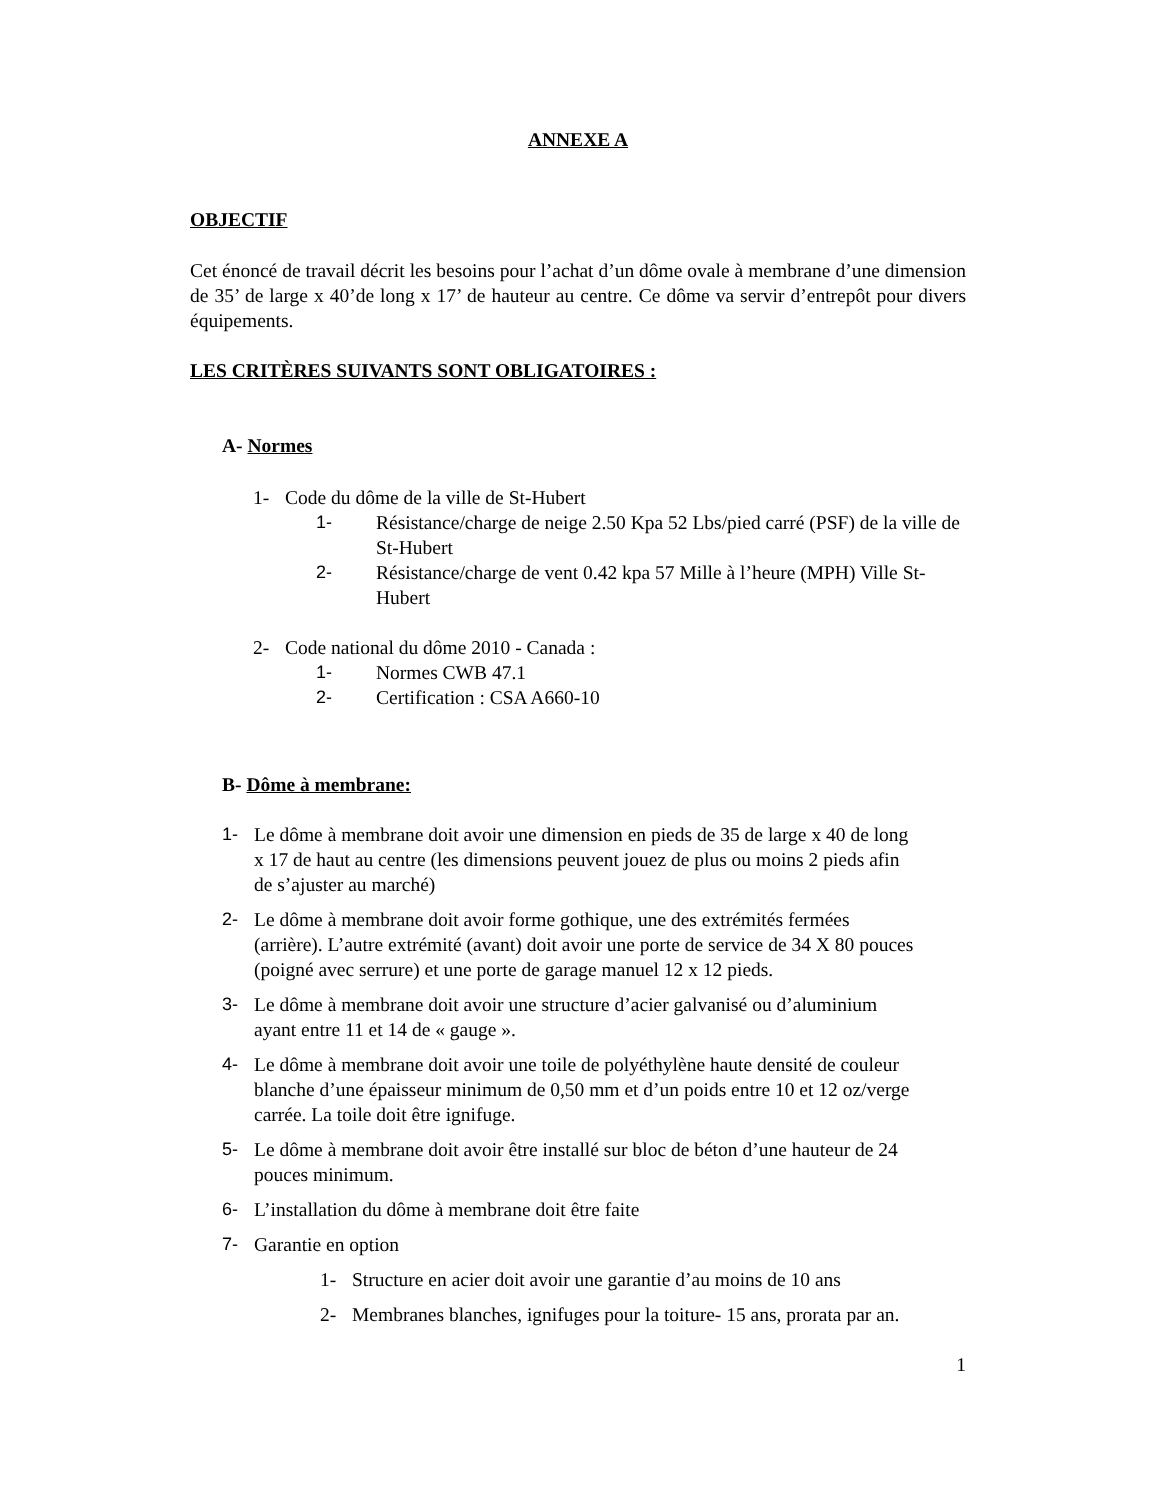ANNEXE A
OBJECTIF
Cet énoncé de travail décrit les besoins pour l’achat d’un dôme ovale à membrane d’une dimension de 35’ de large x 40’de long x 17’ de hauteur au centre. Ce dôme va servir d’entrepôt pour divers équipements.
LES CRITÈRES SUIVANTS SONT OBLIGATOIRES :
A- Normes
1- Code du dôme de la ville de St-Hubert
1- Résistance/charge de neige 2.50 Kpa 52 Lbs/pied carré (PSF) de la ville de St-Hubert
2- Résistance/charge de vent 0.42 kpa 57 Mille à l’heure (MPH) Ville St-Hubert
2- Code national du dôme 2010 - Canada :
1- Normes CWB 47.1
2- Certification : CSA A660-10
B- Dôme à membrane:
1- Le dôme à membrane doit avoir une dimension en pieds de 35 de large x 40 de long x 17 de haut au centre (les dimensions peuvent jouez de plus ou moins 2 pieds afin de s’ajuster au marché)
2- Le dôme à membrane doit avoir forme gothique, une des extrémités fermées (arrière). L’autre extrémité (avant) doit avoir une porte de service de 34 X 80 pouces (poigné avec serrure) et une porte de garage manuel 12 x 12 pieds.
3- Le dôme à membrane doit avoir une structure d’acier galvanisé ou d’aluminium ayant entre 11 et 14 de « gauge ».
4- Le dôme à membrane doit avoir une toile de polyéthylène haute densité de couleur blanche d’une épaisseur minimum de 0,50 mm et d’un poids entre 10 et 12 oz/verge carrée. La toile doit être ignifuge.
5- Le dôme à membrane doit avoir être installé sur bloc de béton d’une hauteur de 24 pouces minimum.
6- L’installation du dôme à membrane doit être faite
7- Garantie en option
1- Structure en acier doit avoir une garantie d’au moins de 10 ans
2- Membranes blanches, ignifuges pour la toiture- 15 ans, prorata par an.
1